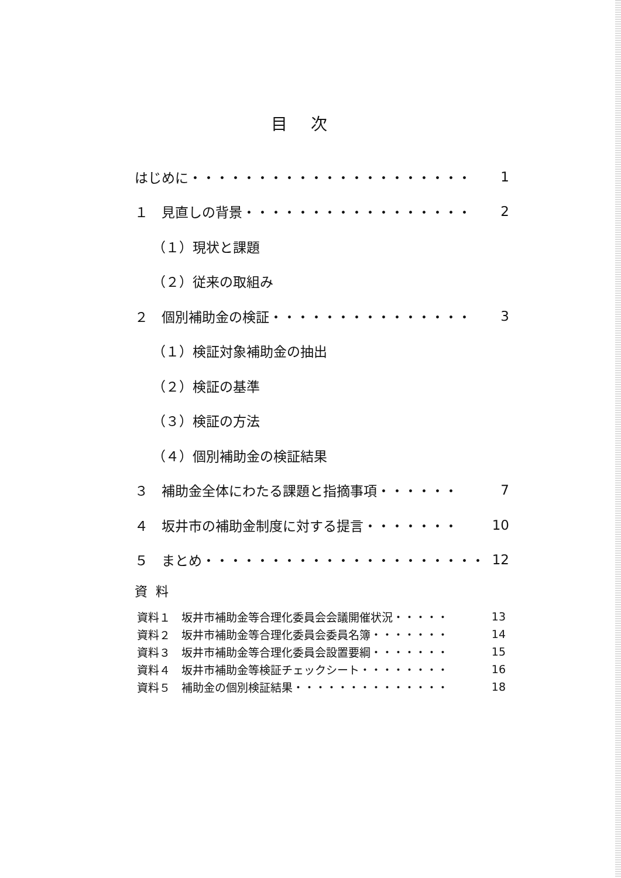目次
はじめに・・・・・・・・・・・・・・・・・・・・・ 1
１　見直しの背景・・・・・・・・・・・・・・・・・ 2
（１）現状と課題
（２）従来の取組み
２　個別補助金の検証・・・・・・・・・・・・・・・ 3
（１）検証対象補助金の抽出
（２）検証の基準
（３）検証の方法
（４）個別補助金の検証結果
３　補助金全体にわたる課題と指摘事項・・・・・・ 7
４　坂井市の補助金制度に対する提言・・・・・・・ 10
５　まとめ・・・・・・・・・・・・・・・・・・・・・ 12
資料
資料１　坂井市補助金等合理化委員会会議開催状況・・・・・ 13
資料２　坂井市補助金等合理化委員会委員名簿・・・・・・・ 14
資料３　坂井市補助金等合理化委員会設置要綱・・・・・・・ 15
資料４　坂井市補助金等検証チェックシート・・・・・・・・ 16
資料５　補助金の個別検証結果・・・・・・・・・・・・・・ 18